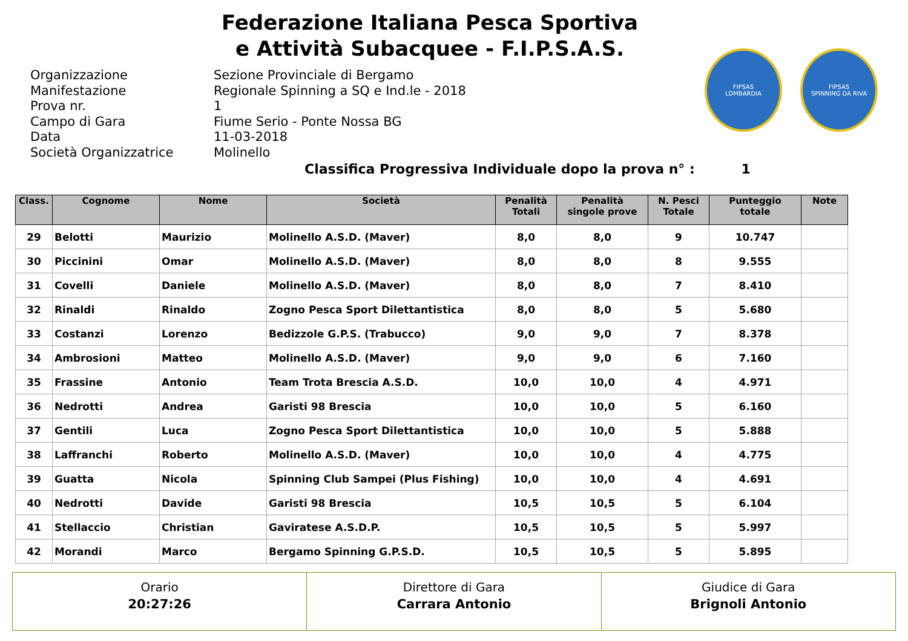Federazione Italiana Pesca Sportiva
e Attività Subacquee - F.I.P.S.A.S.
FIPSAS
LOMBARDIA
FIPSAS
SPINNING DA RIVA
Organizzazione Sezione Provinciale di Bergamo
Manifestazione Regionale Spinning a SQ e Ind.le - 2018
Prova nr. 1
Campo di Gara Fiume Serio - Ponte Nossa BG
Data 11-03-2018
Società Organizzatrice Molinello
Classifica Progressiva Individuale dopo la prova n° : 1
| Class. | Cognome | Nome | Società | Penalità Totali | Penalità singole prove | N. Pesci Totale | Punteggio totale | Note |
| --- | --- | --- | --- | --- | --- | --- | --- | --- |
| 29 | Belotti | Maurizio | Molinello A.S.D. (Maver) | 8,0 | 8,0 | 9 | 10.747 | |
| 30 | Piccinini | Omar | Molinello A.S.D. (Maver) | 8,0 | 8,0 | 8 | 9.555 | |
| 31 | Covelli | Daniele | Molinello A.S.D. (Maver) | 8,0 | 8,0 | 7 | 8.410 | |
| 32 | Rinaldi | Rinaldo | Zogno Pesca Sport Dilettantistica | 8,0 | 8,0 | 5 | 5.680 | |
| 33 | Costanzi | Lorenzo | Bedizzole G.P.S. (Trabucco) | 9,0 | 9,0 | 7 | 8.378 | |
| 34 | Ambrosioni | Matteo | Molinello A.S.D. (Maver) | 9,0 | 9,0 | 6 | 7.160 | |
| 35 | Frassine | Antonio | Team Trota Brescia A.S.D. | 10,0 | 10,0 | 4 | 4.971 | |
| 36 | Nedrotti | Andrea | Garisti 98 Brescia | 10,0 | 10,0 | 5 | 6.160 | |
| 37 | Gentili | Luca | Zogno Pesca Sport Dilettantistica | 10,0 | 10,0 | 5 | 5.888 | |
| 38 | Laffranchi | Roberto | Molinello A.S.D. (Maver) | 10,0 | 10,0 | 4 | 4.775 | |
| 39 | Guatta | Nicola | Spinning Club Sampei (Plus Fishing) | 10,0 | 10,0 | 4 | 4.691 | |
| 40 | Nedrotti | Davide | Garisti 98 Brescia | 10,5 | 10,5 | 5 | 6.104 | |
| 41 | Stellaccio | Christian | Gaviratese A.S.D.P. | 10,5 | 10,5 | 5 | 5.997 | |
| 42 | Morandi | Marco | Bergamo Spinning G.P.S.D. | 10,5 | 10,5 | 5 | 5.895 | |
Orario
20:27:26
Direttore di Gara
Carrara Antonio
Giudice di Gara
Brignoli Antonio